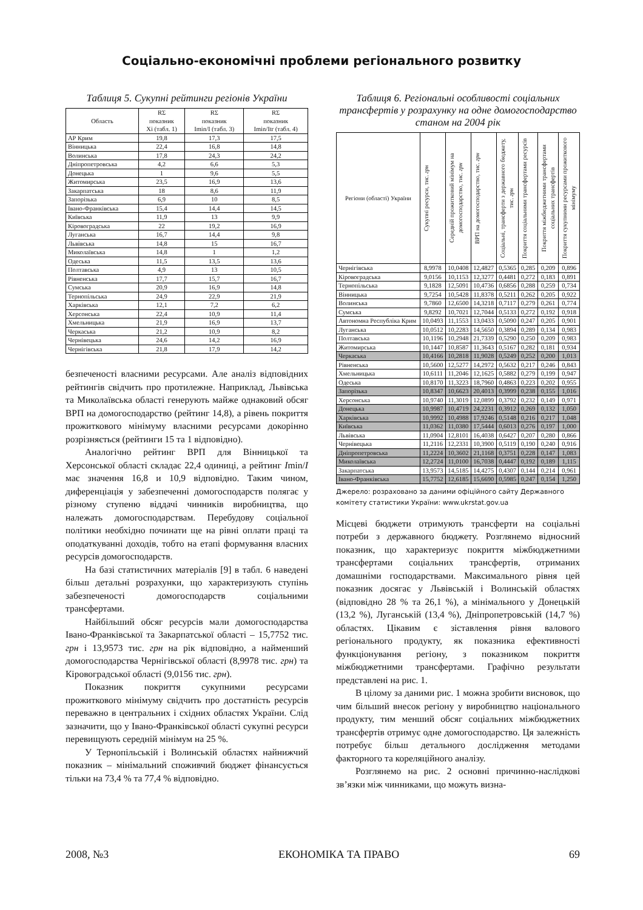Соціально-економічні проблеми регіонального розвитку
Таблиця 5. Сукупні рейтинги регіонів України
| Область | RΣ показник Xi (табл. 1) | RΣ показник Imin/I (табл. 3) | RΣ показник Imin/Itr (табл. 4) |
| --- | --- | --- | --- |
| АР Крим | 19,8 | 17,3 | 17,5 |
| Вінницька | 22,4 | 16,8 | 14,8 |
| Волинська | 17,8 | 24,3 | 24,2 |
| Дніпропетровська | 4,2 | 6,6 | 5,3 |
| Донецька | 1 | 9,6 | 5,5 |
| Житомирська | 23,5 | 16,9 | 13,6 |
| Закарпатська | 18 | 8,6 | 11,9 |
| Запорізька | 6,9 | 10 | 8,5 |
| Івано-Франківська | 15,4 | 14,4 | 14,5 |
| Київська | 11,9 | 13 | 9,9 |
| Кіровоградська | 22 | 19,2 | 16,9 |
| Луганська | 16,7 | 14,4 | 9,8 |
| Львівська | 14,8 | 15 | 16,7 |
| Миколаївська | 14,8 | 1 | 1,2 |
| Одеська | 11,5 | 13,5 | 13,6 |
| Полтавська | 4,9 | 13 | 10,5 |
| Рівненська | 17,7 | 15,7 | 16,7 |
| Сумська | 20,9 | 16,9 | 14,8 |
| Тернопільська | 24,9 | 22,9 | 21,9 |
| Харківська | 12,1 | 7,2 | 6,2 |
| Херсонська | 22,4 | 10,9 | 11,4 |
| Хмельницька | 21,9 | 16,9 | 13,7 |
| Черкаська | 21,2 | 10,9 | 8,2 |
| Чернівецька | 24,6 | 14,2 | 16,9 |
| Чернігівська | 21,8 | 17,9 | 14,2 |
безпеченості власними ресурсами. Але аналіз відповідних рейтингів свідчить про протилежне. Наприклад, Львівська та Миколаївська області генерують майже однаковий обсяг ВРП на домогосподарство (рейтинг 14,8), а рівень покриття прожиткового мінімуму власними ресурсами докорінно розрізняється (рейтинги 15 та 1 відповідно).
Аналогічно рейтинг ВРП для Вінницької та Херсонської області складає 22,4 одиниці, а рейтинг Imin/I має значення 16,8 и 10,9 відповідно. Таким чином, диференціація у забезпеченні домогосподарств полягає у різному ступеню віддачі чинників виробництва, що належать домогосподарствам. Перебудову соціальної політики необхідно починати ще на рівні оплати праці та оподаткуванні доходів, тобто на етапі формування власних ресурсів домогосподарств.
На базі статистичних матеріалів [9] в табл. 6 наведені більш детальні розрахунки, що характеризують ступінь забезпеченості домогосподарств соціальними трансфертами.
Найбільший обсяг ресурсів мали домогосподарства Івано-Франківської та Закарпатської області – 15,7752 тис. грн і 13,9573 тис. грн на рік відповідно, а найменший домогосподарства Чернігівської області (8,9978 тис. грн) та Кіровоградської області (9,0156 тис. грн).
Показник покриття сукупними ресурсами прожиткового мінімуму свідчить про достатність ресурсів переважно в центральних і східних областях України. Слід зазначити, що у Івано-Франківської області сукупні ресурси перевищують середній мінімум на 25 %.
У Тернопільській і Волинській областях найнижчий показник – мінімальний споживчий бюджет фінансується тільки на 73,4 % та 77,4 % відповідно.
Таблиця 6. Регіональні особливості соціальних трансфертів у розрахунку на одне домогосподарство станом на 2004 рік
| Регіони (області) України | Сукупні ресурси, тис. грн | Середній прожитковий мінімум на домогосподарство, тис. грн | ВРП на домогосподарство, тис. грн | Соціальні, трансферти з державного бюджету, тис. грн | Покриття соціальними трансфертами ресурсів | Покриття міжбюджетними трансфертами соціальних трансфертів | Покриття сукупними ресурсами прожиткового мінімуму |
| --- | --- | --- | --- | --- | --- | --- | --- |
| Чернігівська | 8,9978 | 10,0408 | 12,4827 | 0,5365 | 0,285 | 0,209 | 0,896 |
| Кіровоградська | 9,0156 | 10,1153 | 12,3277 | 0,4481 | 0,272 | 0,183 | 0,891 |
| Тернопільська | 9,1828 | 12,5091 | 10,4736 | 0,6856 | 0,288 | 0,259 | 0,734 |
| Вінницька | 9,7254 | 10,5428 | 11,8378 | 0,5211 | 0,262 | 0,205 | 0,922 |
| Волинська | 9,7860 | 12,6500 | 14,3218 | 0,7117 | 0,279 | 0,261 | 0,774 |
| Сумська | 9,8292 | 10,7021 | 12,7044 | 0,5133 | 0,272 | 0,192 | 0,918 |
| Автономна Республіка Крим | 10,0493 | 11,1553 | 13,0433 | 0,5090 | 0,247 | 0,205 | 0,901 |
| Луганська | 10,0512 | 10,2283 | 14,5650 | 0,3894 | 0,289 | 0,134 | 0,983 |
| Полтавська | 10,1196 | 10,2948 | 21,7339 | 0,5290 | 0,250 | 0,209 | 0,983 |
| Житомирська | 10,1447 | 10,8587 | 11,3643 | 0,5167 | 0,282 | 0,181 | 0,934 |
| Черкаська | 10,4166 | 10,2818 | 11,9028 | 0,5249 | 0,252 | 0,200 | 1,013 |
| Рівненська | 10,5600 | 12,5277 | 14,2972 | 0,5632 | 0,217 | 0,246 | 0,843 |
| Хмельницька | 10,6111 | 11,2046 | 12,1625 | 0,5882 | 0,279 | 0,199 | 0,947 |
| Одеська | 10,8170 | 11,3223 | 18,7960 | 0,4863 | 0,223 | 0,202 | 0,955 |
| Запорізька | 10,8347 | 10,6623 | 20,4013 | 0,3999 | 0,238 | 0,155 | 1,016 |
| Херсонська | 10,9740 | 11,3019 | 12,0899 | 0,3792 | 0,232 | 0,149 | 0,971 |
| Донецька | 10,9987 | 10,4719 | 24,2231 | 0,3912 | 0,269 | 0,132 | 1,050 |
| Харківська | 10,9992 | 10,4988 | 17,9246 | 0,5148 | 0,216 | 0,217 | 1,048 |
| Київська | 11,0362 | 11,0380 | 17,5444 | 0,6013 | 0,276 | 0,197 | 1,000 |
| Львівська | 11,0904 | 12,8101 | 16,4038 | 0,6427 | 0,207 | 0,280 | 0,866 |
| Чернівецька | 11,2116 | 12,2331 | 10,3900 | 0,5119 | 0,190 | 0,240 | 0,916 |
| Дніпропетровська | 11,2224 | 10,3602 | 21,1168 | 0,3751 | 0,228 | 0,147 | 1,083 |
| Миколаївська | 12,2724 | 11,0100 | 16,7038 | 0,4447 | 0,192 | 0,189 | 1,115 |
| Закарпатська | 13,9573 | 14,5185 | 14,4275 | 0,4307 | 0,144 | 0,214 | 0,961 |
| Івано-Франківська | 15,7752 | 12,6185 | 15,6690 | 0,5985 | 0,247 | 0,154 | 1,250 |
Джерело: розраховано за даними офіційного сайту Державного комітету статистики України: www.ukrstat.gov.ua
Місцеві бюджети отримують трансферти на соціальні потреби з державного бюджету. Розглянемо відносний показник, що характеризує покриття міжбюджетними трансфертами соціальних трансфертів, отриманих домашніми господарствами. Максимального рівня цей показник досягає у Львівській і Волинській областях (відповідно 28 % та 26,1 %), а мінімального у Донецькій (13,2 %), Луганській (13,4 %), Дніпропетровській (14,7 %) областях. Цікавим є зіставлення рівня валового регіонального продукту, як показника ефективності функціонування регіону, з показником покриття міжбюджетними трансфертами. Графічно результати представлені на рис. 1.
В цілому за даними рис. 1 можна зробити висновок, що чим більший внесок регіону у виробництво національного продукту, тим менший обсяг соціальних міжбюджетних трансфертів отримує одне домогосподарство. Ця залежність потребує більш детального дослідження методами факторного та кореляційного аналізу.
Розглянемо на рис. 2 основні причинно-наслідкові зв’язки між чинниками, що можуть визна-
2008, №3 ЕКОНОМІКА ТА ПРАВО 69